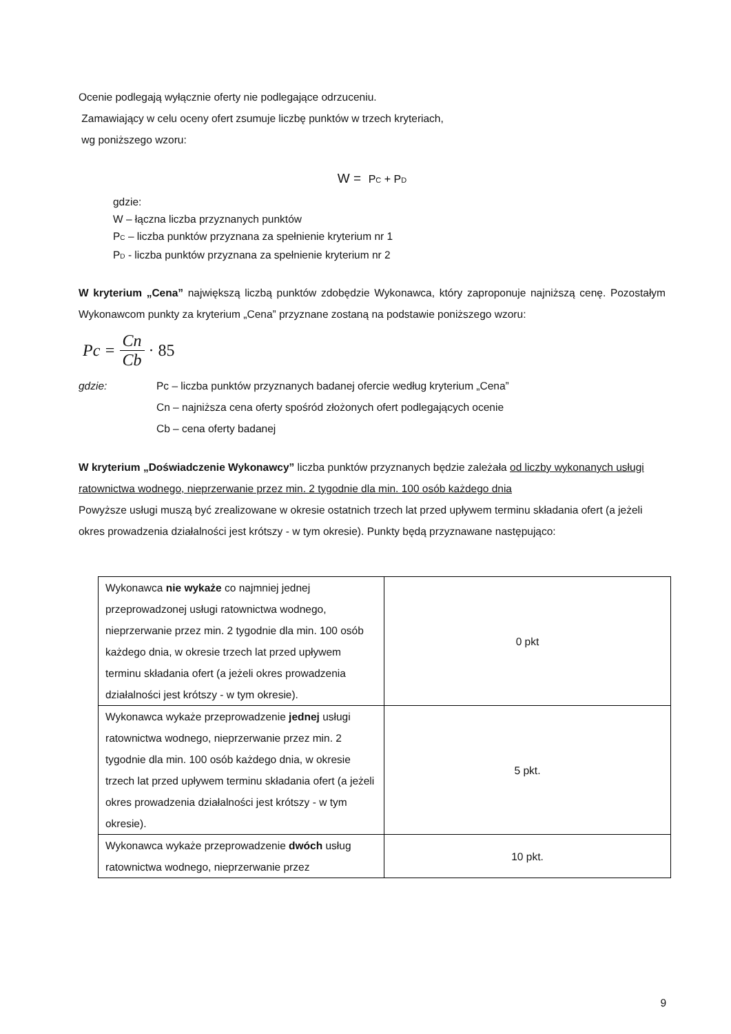Ocenie podlegają wyłącznie oferty nie podlegające odrzuceniu.
Zamawiający w celu oceny ofert zsumuje liczbę punktów w trzech kryteriach,
wg poniższego wzoru:
W = P<sub>C</sub> + P<sub>D</sub>
gdzie:
W – łączna liczba przyznanych punktów
P<sub>C</sub> – liczba punktów przyznana za spełnienie kryterium nr 1
P<sub>D</sub> - liczba punktów przyznana za spełnienie kryterium nr 2
W kryterium „Cena” największą liczbą punktów zdobędzie Wykonawca, który zaproponuje najniższą cenę. Pozostałym Wykonawcom punkty za kryterium „Cena” przyznane zostaną na podstawie poniższego wzoru:
Pc = Cn Cb · 85
gdzie: Pc – liczba punktów przyznanych badanej ofercie według kryterium „Cena”
Cn – najniższa cena oferty spośród złożonych ofert podlegających ocenie
Cb – cena oferty badanej
W kryterium „Doświadczenie Wykonawcy” liczba punktów przyznanych będzie zależała od liczby wykonanych usługi ratownictwa wodnego, nieprzerwanie przez min. 2 tygodnie dla min. 100 osób każdego dnia
Powyższe usługi muszą być zrealizowane w okresie ostatnich trzech lat przed upływem terminu składania ofert (a jeżeli okres prowadzenia działalności jest krótszy - w tym okresie). Punkty będą przyznawane następująco:
| Wykonawca nie wykaże co najmniej jednej przeprowadzonej usługi ratownictwa wodnego, nieprzerwanie przez min. 2 tygodnie dla min. 100 osób każdego dnia, w okresie trzech lat przed upływem terminu składania ofert (a jeżeli okres prowadzenia działalności jest krótszy - w tym okresie). | 0 pkt |
| Wykonawca wykaże przeprowadzenie jednej usługi ratownictwa wodnego, nieprzerwanie przez min. 2 tygodnie dla min. 100 osób każdego dnia, w okresie trzech lat przed upływem terminu składania ofert (a jeżeli okres prowadzenia działalności jest krótszy - w tym okresie). | 5 pkt. |
| Wykonawca wykaże przeprowadzenie dwóch usług ratownictwa wodnego, nieprzerwanie przez | 10 pkt. |
9